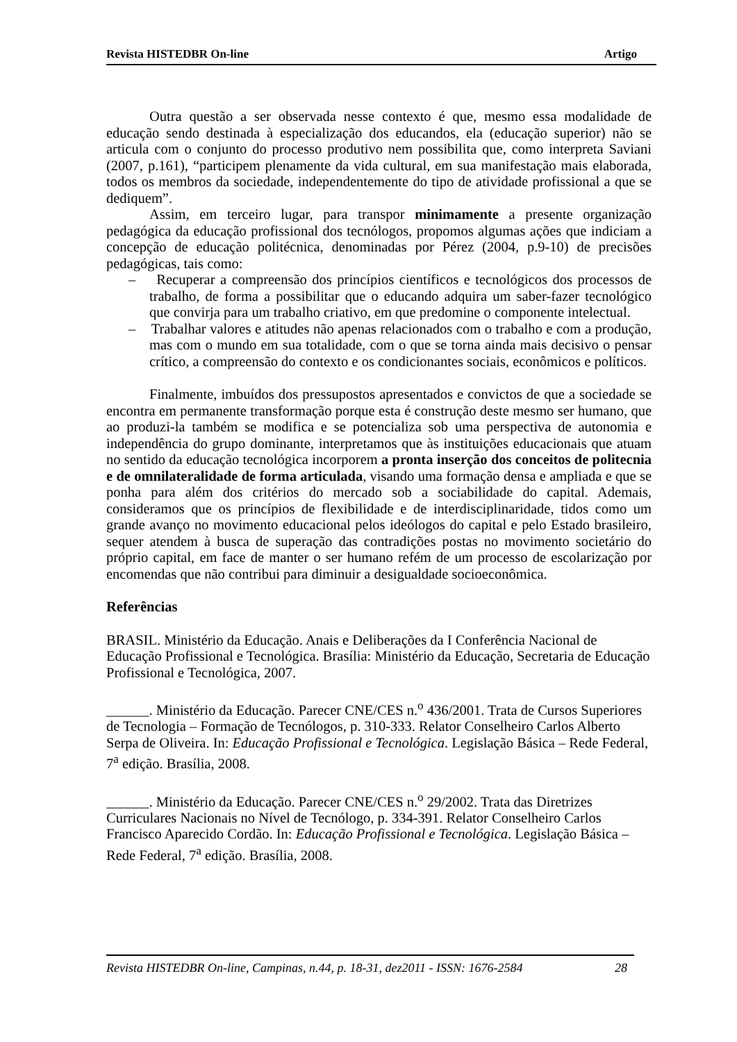Revista HISTEDBR On-line Artigo
Outra questão a ser observada nesse contexto é que, mesmo essa modalidade de educação sendo destinada à especialização dos educandos, ela (educação superior) não se articula com o conjunto do processo produtivo nem possibilita que, como interpreta Saviani (2007, p.161), “participem plenamente da vida cultural, em sua manifestação mais elaborada, todos os membros da sociedade, independentemente do tipo de atividade profissional a que se dediquem”.
Assim, em terceiro lugar, para transpor minimamente a presente organização pedagógica da educação profissional dos tecnólogos, propomos algumas ações que indiciam a concepção de educação politécnica, denominadas por Pérez (2004, p.9-10) de precisões pedagógicas, tais como:
– Recuperar a compreensão dos princípios científicos e tecnológicos dos processos de trabalho, de forma a possibilitar que o educando adquira um saber-fazer tecnológico que convirja para um trabalho criativo, em que predomine o componente intelectual.
– Trabalhar valores e atitudes não apenas relacionados com o trabalho e com a produção, mas com o mundo em sua totalidade, com o que se torna ainda mais decisivo o pensar crítico, a compreensão do contexto e os condicionantes sociais, econômicos e políticos.
Finalmente, imbuídos dos pressupostos apresentados e convictos de que a sociedade se encontra em permanente transformação porque esta é construção deste mesmo ser humano, que ao produzi-la também se modifica e se potencializa sob uma perspectiva de autonomia e independência do grupo dominante, interpretamos que às instituições educacionais que atuam no sentido da educação tecnológica incorporem a pronta inserção dos conceitos de politecnia e de omnilateralidade de forma articulada, visando uma formação densa e ampliada e que se ponha para além dos critérios do mercado sob a sociabilidade do capital. Ademais, consideramos que os princípios de flexibilidade e de interdisciplinaridade, tidos como um grande avanço no movimento educacional pelos ideólogos do capital e pelo Estado brasileiro, sequer atendem à busca de superação das contradições postas no movimento societário do próprio capital, em face de manter o ser humano refém de um processo de escolarização por encomendas que não contribui para diminuir a desigualdade socioeconômica.
Referências
BRASIL. Ministério da Educação. Anais e Deliberações da I Conferência Nacional de Educação Profissional e Tecnológica. Brasília: Ministério da Educação, Secretaria de Educação Profissional e Tecnológica, 2007.
______. Ministério da Educação. Parecer CNE/CES n.<sup>o</sup> 436/2001. Trata de Cursos Superiores de Tecnologia – Formação de Tecnólogos, p. 310-333. Relator Conselheiro Carlos Alberto Serpa de Oliveira. In: Educação Profissional e Tecnológica. Legislação Básica – Rede Federal, 7<sup>a</sup> edição. Brasília, 2008.
______. Ministério da Educação. Parecer CNE/CES n.<sup>o</sup> 29/2002. Trata das Diretrizes Curriculares Nacionais no Nível de Tecnólogo, p. 334-391. Relator Conselheiro Carlos Francisco Aparecido Cordão. In: Educação Profissional e Tecnológica. Legislação Básica – Rede Federal, 7<sup>a</sup> edição. Brasília, 2008.
Revista HISTEDBR On-line, Campinas, n.44, p. 18-31, dez2011 - ISSN: 1676-2584 28